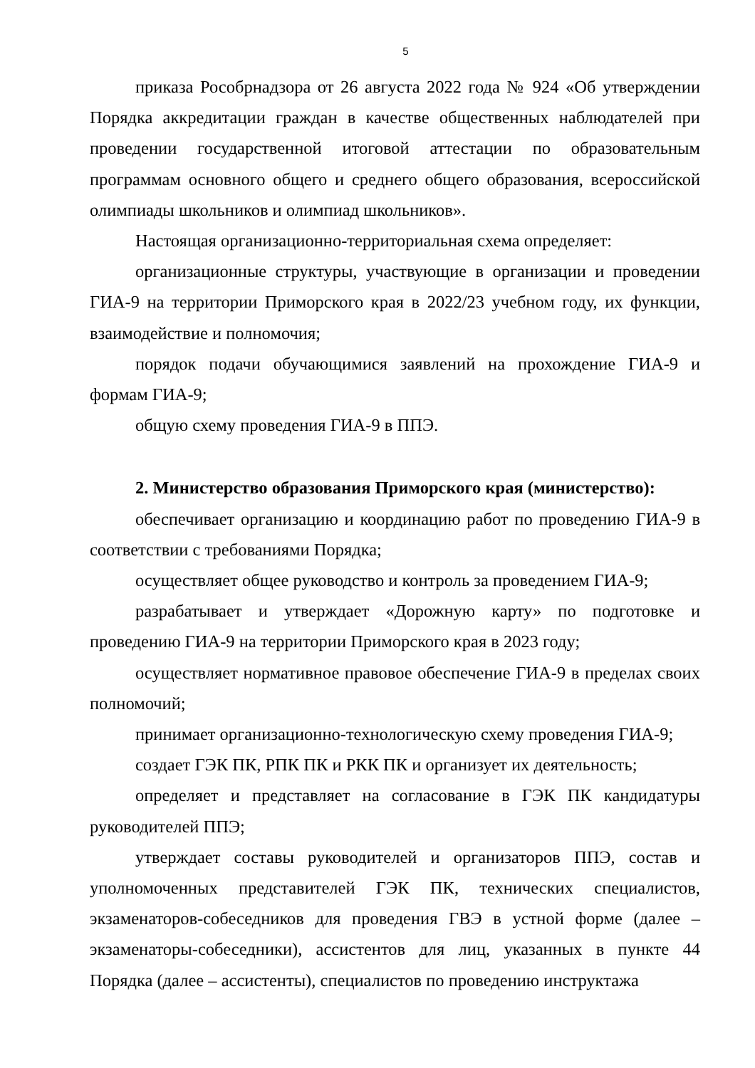5
приказа Рособрнадзора от 26 августа 2022 года № 924 «Об утверждении Порядка аккредитации граждан в качестве общественных наблюдателей при проведении государственной итоговой аттестации по образовательным программам основного общего и среднего общего образования, всероссийской олимпиады школьников и олимпиад школьников».
Настоящая организационно-территориальная схема определяет:
организационные структуры, участвующие в организации и проведении ГИА-9 на территории Приморского края в 2022/23 учебном году, их функции, взаимодействие и полномочия;
порядок подачи обучающимися заявлений на прохождение ГИА-9 и формам ГИА-9;
общую схему проведения ГИА-9 в ППЭ.
2. Министерство образования Приморского края (министерство):
обеспечивает организацию и координацию работ по проведению ГИА-9 в соответствии с требованиями Порядка;
осуществляет общее руководство и контроль за проведением ГИА-9;
разрабатывает и утверждает «Дорожную карту» по подготовке и проведению ГИА-9 на территории Приморского края в 2023 году;
осуществляет нормативное правовое обеспечение ГИА-9 в пределах своих полномочий;
принимает организационно-технологическую схему проведения ГИА-9;
создает ГЭК ПК, РПК ПК и РКК ПК и организует их деятельность;
определяет и представляет на согласование в ГЭК ПК кандидатуры руководителей ППЭ;
утверждает составы руководителей и организаторов ППЭ, состав и уполномоченных представителей ГЭК ПК, технических специалистов, экзаменаторов-собеседников для проведения ГВЭ в устной форме (далее – экзаменаторы-собеседники), ассистентов для лиц, указанных в пункте 44 Порядка (далее – ассистенты), специалистов по проведению инструктажа